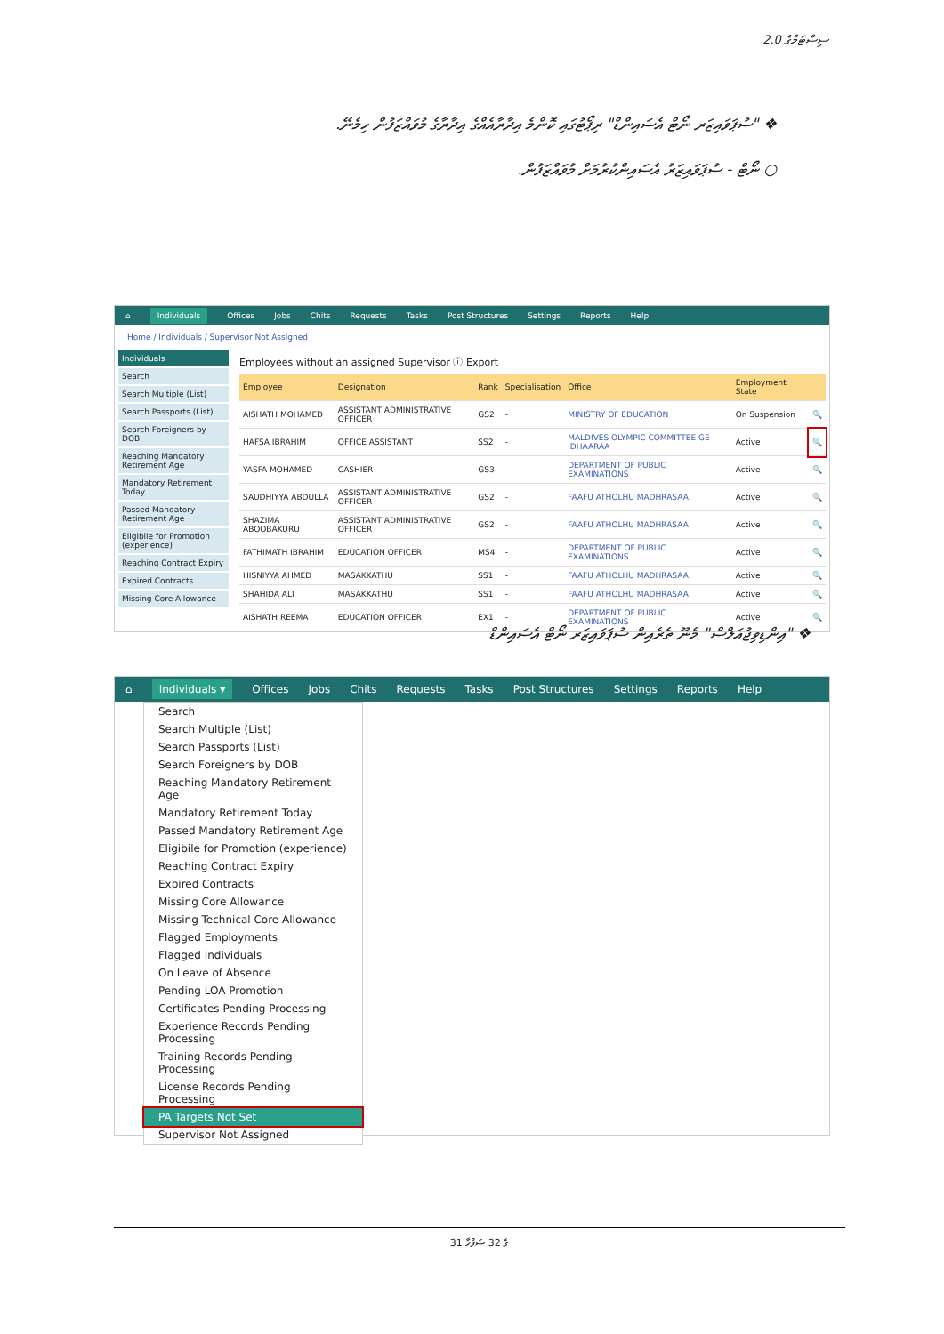2.0 ސިސްޓަމްގެ
❖ "ސުޕަވައިޒަރ ނޯޓް އެސައިންޑް" ރިޕޯޓުގައި ކޮންމެ އިދާރާއެއްގެ އިދާރާގެ މުވައްޒަފުން ހިމެނޭ.
○ ނޯޓް - ސުޕަވައިޒަރު އެސައިންކުރުމަށް މުވައްޒަފުން.
⌂ Individuals Offices Jobs Chits Requests Tasks Post Structures Settings Reports Help
Home / Individuals / Supervisor Not Assigned
Individuals
Search
Search Multiple (List)
Search Passports (List)
Search Foreigners by DOB
Reaching Mandatory Retirement Age
Mandatory Retirement Today
Passed Mandatory Retirement Age
Eligibile for Promotion (experience)
Reaching Contract Expiry
Expired Contracts
Missing Core Allowance
Employees without an assigned Supervisor ⓘ Export
| Employee | Designation | Rank | Specialisation | Office | Employment State | |
| --- | --- | --- | --- | --- | --- | --- |
| AISHATH MOHAMED | ASSISTANT ADMINISTRATIVE OFFICER | GS2 | - | MINISTRY OF EDUCATION | On Suspension | 🔍 |
| HAFSA IBRAHIM | OFFICE ASSISTANT | SS2 | - | MALDIVES OLYMPIC COMMITTEE GE IDHAARAA | Active | 🔍 |
| YASFA MOHAMED | CASHIER | GS3 | - | DEPARTMENT OF PUBLIC EXAMINATIONS | Active | 🔍 |
| SAUDHIYYA ABDULLA | ASSISTANT ADMINISTRATIVE OFFICER | GS2 | - | FAAFU ATHOLHU MADHRASAA | Active | 🔍 |
| SHAZIMA ABOOBAKURU | ASSISTANT ADMINISTRATIVE OFFICER | GS2 | - | FAAFU ATHOLHU MADHRASAA | Active | 🔍 |
| FATHIMATH IBRAHIM | EDUCATION OFFICER | MS4 | - | DEPARTMENT OF PUBLIC EXAMINATIONS | Active | 🔍 |
| HISNIYYA AHMED | MASAKKATHU | SS1 | - | FAAFU ATHOLHU MADHRASAA | Active | 🔍 |
| SHAHIDA ALI | MASAKKATHU | SS1 | - | FAAFU ATHOLHU MADHRASAA | Active | 🔍 |
| AISHATH REEMA | EDUCATION OFFICER | EX1 | - | DEPARTMENT OF PUBLIC EXAMINATIONS | Active | 🔍 |
❖ "އިންޑިވިޖުއަލްސް" މެނޫ ތެރެއިން ސުޕަވައިޒަރ ނޯޓް އެސައިންޑް
⌂ Individuals ▾ Offices Jobs Chits Requests Tasks Post Structures Settings Reports Help
Search
Search Multiple (List)
Search Passports (List)
Search Foreigners by DOB
Reaching Mandatory Retirement Age
Mandatory Retirement Today
Passed Mandatory Retirement Age
Eligibile for Promotion (experience)
Reaching Contract Expiry
Expired Contracts
Missing Core Allowance
Missing Technical Core Allowance
Flagged Employments
Flagged Individuals
On Leave of Absence
Pending LOA Promotion
Certificates Pending Processing
Experience Records Pending Processing
Training Records Pending Processing
License Records Pending Processing
PA Targets Not Set
Supervisor Not Assigned
31 ގެ 32 ސަފްހާ